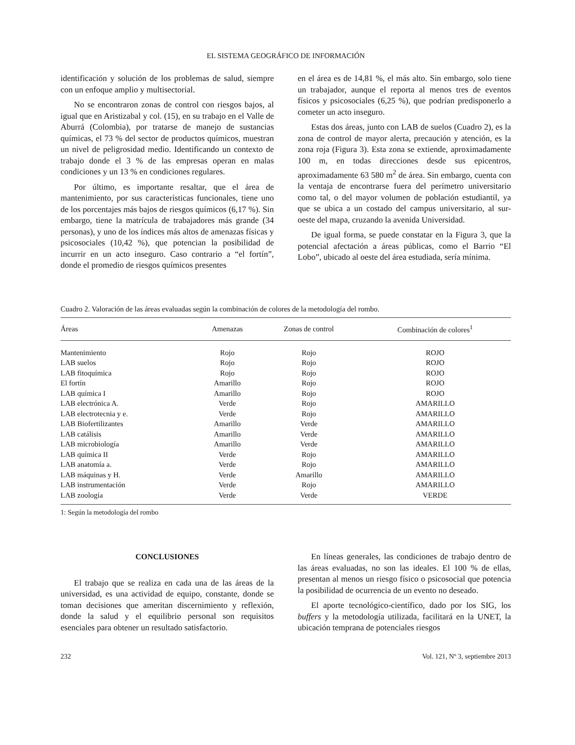EL SISTEMA GEOGRÁFICO DE INFORMACIÓN
identificación y solución de los problemas de salud, siempre con un enfoque amplio y multisectorial.
No se encontraron zonas de control con riesgos bajos, al igual que en Aristizabal y col. (15), en su trabajo en el Valle de Aburrá (Colombia), por tratarse de manejo de sustancias químicas, el 73 % del sector de productos químicos, muestran un nivel de peligrosidad medio. Identificando un contexto de trabajo donde el 3 % de las empresas operan en malas condiciones y un 13 % en condiciones regulares.
Por último, es importante resaltar, que el área de mantenimiento, por sus características funcionales, tiene uno de los porcentajes más bajos de riesgos químicos (6,17 %). Sin embargo, tiene la matrícula de trabajadores más grande (34 personas), y uno de los índices más altos de amenazas físicas y psicosociales (10,42 %), que potencian la posibilidad de incurrir en un acto inseguro. Caso contrario a “el fortín”, donde el promedio de riesgos químicos presentes
en el área es de 14,81 %, el más alto. Sin embargo, solo tiene un trabajador, aunque el reporta al menos tres de eventos físicos y psicosociales (6,25 %), que podrían predisponerlo a cometer un acto inseguro.
Estas dos áreas, junto con LAB de suelos (Cuadro 2), es la zona de control de mayor alerta, precaución y atención, es la zona roja (Figura 3). Esta zona se extiende, aproximadamente 100 m, en todas direcciones desde sus epicentros, aproximadamente 63 580 m<sup>2</sup> de área. Sin embargo, cuenta con la ventaja de encontrarse fuera del perímetro universitario como tal, o del mayor volumen de población estudiantil, ya que se ubica a un costado del campus universitario, al sur-oeste del mapa, cruzando la avenida Universidad.
De igual forma, se puede constatar en la Figura 3, que la potencial afectación a áreas públicas, como el Barrio “El Lobo”, ubicado al oeste del área estudiada, sería mínima.
Cuadro 2. Valoración de las áreas evaluadas según la combinación de colores de la metodología del rombo.
| Áreas | Amenazas | Zonas de control | Combinación de colores<sup>1</sup> |
| --- | --- | --- | --- |
| Mantenimiento | Rojo | Rojo | ROJO |
| LAB suelos | Rojo | Rojo | ROJO |
| LAB fitoquímica | Rojo | Rojo | ROJO |
| El fortín | Amarillo | Rojo | ROJO |
| LAB química I | Amarillo | Rojo | ROJO |
| LAB electrónica A. | Verde | Rojo | AMARILLO |
| LAB electrotecnia y e. | Verde | Rojo | AMARILLO |
| LAB Biofertilizantes | Amarillo | Verde | AMARILLO |
| LAB catálisis | Amarillo | Verde | AMARILLO |
| LAB microbiología | Amarillo | Verde | AMARILLO |
| LAB química II | Verde | Rojo | AMARILLO |
| LAB anatomía a. | Verde | Rojo | AMARILLO |
| LAB máquinas y H. | Verde | Amarillo | AMARILLO |
| LAB instrumentación | Verde | Rojo | AMARILLO |
| LAB zoología | Verde | Verde | VERDE |
1: Según la metodología del rombo
CONCLUSIONES
El trabajo que se realiza en cada una de las áreas de la universidad, es una actividad de equipo, constante, donde se toman decisiones que ameritan discernimiento y reflexión, donde la salud y el equilibrio personal son requisitos esenciales para obtener un resultado satisfactorio.
En líneas generales, las condiciones de trabajo dentro de las áreas evaluadas, no son las ideales. El 100 % de ellas, presentan al menos un riesgo físico o psicosocial que potencia la posibilidad de ocurrencia de un evento no deseado.
El aporte tecnológico-científico, dado por los SIG, los buffers y la metodología utilizada, facilitará en la UNET, la ubicación temprana de potenciales riesgos
232 Vol. 121, Nº 3, septiembre 2013